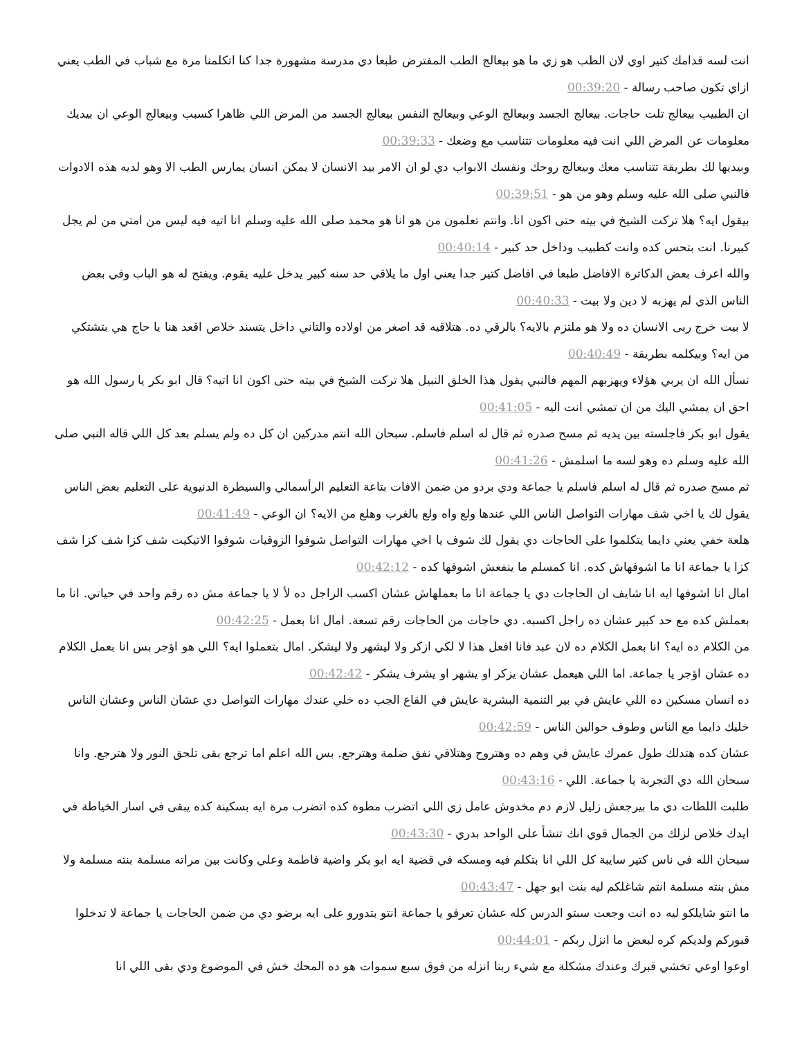انت لسه قدامك كتير اوي لان الطب هو زي ما هو بيعالج الطب المفترض طبعا دي مدرسة مشهورة جدا كنا اتكلمنا مرة مع شباب في الطب يعني ازاي تكون صاحب رسالة - 00:39:20
ان الطبيب بيعالج تلت حاجات. بيعالج الجسد وبيعالج الوعي وبيعالج النفس بيعالج الجسد من المرض اللي ظاهرا كسبب وبيعالج الوعي ان بيديك معلومات عن المرض اللي انت فيه معلومات تتناسب مع وضعك - 00:39:33
وبيديها لك بطريقة تتناسب معك وبيعالج روحك ونفسك الابواب دي لو ان الامر بيد الانسان لا يمكن انسان يمارس الطب الا وهو لديه هذه الادوات فالنبي صلى الله عليه وسلم وهو من هو - 00:39:51
بيقول ايه؟ هلا تركت الشيخ في بيته حتى اكون انا. وانتم تعلمون من هو انا هو محمد صلى الله عليه وسلم انا اتيه فيه ليس من امتي من لم يجل كبيرنا. انت بتحس كده وانت كطبيب وداخل حد كبير - 00:40:14
والله اعرف بعض الدكاترة الافاضل طبعا في افاضل كتير جدا يعني اول ما يلاقي حد سنه كبير يدخل عليه يقوم. ويفتح له هو الباب وفي بعض الناس الذي لم يهزبه لا دين ولا بيت - 00:40:33
لا بيت خرج ربى الانسان ده ولا هو ملتزم بالايه؟ بالرقي ده. هتلاقيه قد اصغر من اولاده والتاني داخل يتسند خلاص اقعد هنا يا حاج هي بتشتكي من ايه؟ وبيكلمه بطريقة - 00:40:49
نسأل الله ان يربي هؤلاء ويهزبهم المهم فالنبي يقول هذا الخلق النبيل هلا تركت الشيخ في بيته حتى اكون انا اتيه؟ قال ابو بكر يا رسول الله هو احق ان يمشي اليك من ان تمشي انت اليه - 00:41:05
يقول ابو بكر فاجلسته بين يديه ثم مسح صدره ثم قال له اسلم فاسلم. سبحان الله انتم مدركين ان كل ده ولم يسلم بعد كل اللي قاله النبي صلى الله عليه وسلم ده وهو لسه ما اسلمش - 00:41:26
ثم مسح صدره ثم قال له اسلم فاسلم يا جماعة ودي بردو من ضمن الافات بتاعة التعليم الرأسمالي والسيطرة الدنيوية على التعليم بعض الناس يقول لك يا اخي شف مهارات التواصل الناس اللي عندها ولع واه ولع بالغرب وهلع من الايه؟ ان الوعي - 00:41:49
هلعة خفي يعني دايما يتكلموا على الحاجات دي يقول لك شوف يا اخي مهارات التواصل شوفوا الزوقيات شوفوا الاتيكيت شف كزا شف كزا شف كزا يا جماعة انا ما اشوفهاش كده. انا كمسلم ما ينفعش اشوفها كده - 00:42:12
امال انا اشوفها ايه انا شايف ان الحاجات دي يا جماعة انا ما بعملهاش عشان اكسب الراجل ده لأ لا يا جماعة مش ده رقم واحد في حياتي. انا ما بعملش كده مع حد كبير عشان ده راجل اكسبه. دي حاجات من الحاجات رقم تسعة. امال انا بعمل - 00:42:25
من الكلام ده ايه؟ انا بعمل الكلام ده لان عبد فانا افعل هذا لا لكي ازكر ولا ليشهر ولا ليشكر. امال بتعملوا ايه؟ اللي هو اؤجر بس انا بعمل الكلام ده عشان اؤجر يا جماعة. اما اللي هيعمل عشان يزكر او يشهر او يشرف يشكر - 00:42:42
ده انسان مسكين ده اللي عايش في بير التنمية البشرية عايش في القاع الجب ده خلي عندك مهارات التواصل دي عشان الناس وعشان الناس خليك دايما مع الناس وطوف حوالين الناس - 00:42:59
عشان كده هتدلك طول عمرك عايش في وهم ده وهتروح وهتلاقي نفق ضلمة وهترجع. بس الله اعلم اما ترجع بقى تلحق النور ولا هترجع. وانا سبحان الله دي التجربة يا جماعة. اللي - 00:43:16
طلبت اللطات دي ما بيرجعش زليل لازم دم مخدوش عامل زي اللي اتضرب مطوة كده اتضرب مرة ايه بسكينة كده يبقى في اسار الخياطة في ايدك خلاص لزلك من الجمال قوي انك تنشأ على الواحد بدري - 00:43:30
سبحان الله في ناس كتير سايبة كل اللي انا بتكلم فيه ومسكه في قضية ايه ابو بكر واضية فاطمة وعلي وكانت بين مراته مسلمة بنته مسلمة ولا مش بنته مسلمة انتم شاغلكم ليه بنت ابو جهل - 00:43:47
ما انتو شايلكو ليه ده انت وجعت سبتو الدرس كله عشان تعرفو يا جماعة انتو بتدورو على ايه برضو دي من ضمن الحاجات يا جماعة لا تدخلوا قبوركم ولديكم كره لبعض ما انزل ربكم - 00:44:01
اوعوا اوعي تخشي قبرك وعندك مشكلة مع شيء ربنا انزله من فوق سبع سموات هو ده المحك خش في الموضوع ودي بقى اللي انا